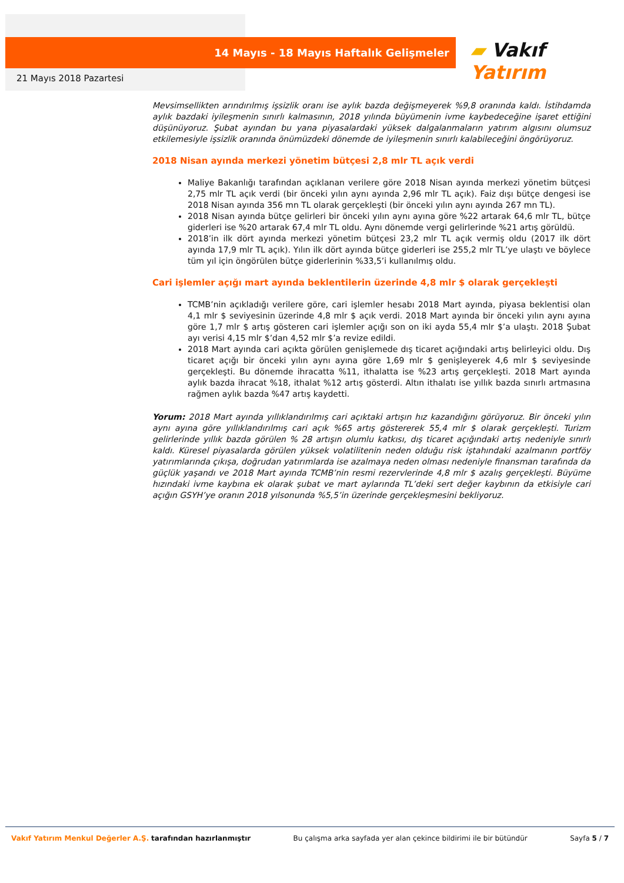14 Mayıs - 18 Mayıs Haftalık Gelişmeler ▰ Vakıf Yatırım
21 Mayıs 2018 Pazartesi
Mevsimsellikten arındırılmış işsizlik oranı ise aylık bazda değişmeyerek %9,8 oranında kaldı. İstihdamda aylık bazdaki iyileşmenin sınırlı kalmasının, 2018 yılında büyümenin ivme kaybedeceğine işaret ettiğini düşünüyoruz. Şubat ayından bu yana piyasalardaki yüksek dalgalanmaların yatırım algısını olumsuz etkilemesiyle işsizlik oranında önümüzdeki dönemde de iyileşmenin sınırlı kalabileceğini öngörüyoruz.
2018 Nisan ayında merkezi yönetim bütçesi 2,8 mlr TL açık verdi
Maliye Bakanlığı tarafından açıklanan verilere göre 2018 Nisan ayında merkezi yönetim bütçesi 2,75 mlr TL açık verdi (bir önceki yılın aynı ayında 2,96 mlr TL açık). Faiz dışı bütçe dengesi ise 2018 Nisan ayında 356 mn TL olarak gerçekleşti (bir önceki yılın aynı ayında 267 mn TL).
2018 Nisan ayında bütçe gelirleri bir önceki yılın aynı ayına göre %22 artarak 64,6 mlr TL, bütçe giderleri ise %20 artarak 67,4 mlr TL oldu. Aynı dönemde vergi gelirlerinde %21 artış görüldü.
2018’in ilk dört ayında merkezi yönetim bütçesi 23,2 mlr TL açık vermiş oldu (2017 ilk dört ayında 17,9 mlr TL açık). Yılın ilk dört ayında bütçe giderleri ise 255,2 mlr TL’ye ulaştı ve böylece tüm yıl için öngörülen bütçe giderlerinin %33,5’i kullanılmış oldu.
Cari işlemler açığı mart ayında beklentilerin üzerinde 4,8 mlr $ olarak gerçekleşti
TCMB’nin açıkladığı verilere göre, cari işlemler hesabı 2018 Mart ayında, piyasa beklentisi olan 4,1 mlr $ seviyesinin üzerinde 4,8 mlr $ açık verdi. 2018 Mart ayında bir önceki yılın aynı ayına göre 1,7 mlr $ artış gösteren cari işlemler açığı son on iki ayda 55,4 mlr $’a ulaştı. 2018 Şubat ayı verisi 4,15 mlr $’dan 4,52 mlr $’a revize edildi.
2018 Mart ayında cari açıkta görülen genişlemede dış ticaret açığındaki artış belirleyici oldu. Dış ticaret açığı bir önceki yılın aynı ayına göre 1,69 mlr $ genişleyerek 4,6 mlr $ seviyesinde gerçekleşti. Bu dönemde ihracatta %11, ithalatta ise %23 artış gerçekleşti. 2018 Mart ayında aylık bazda ihracat %18, ithalat %12 artış gösterdi. Altın ithalatı ise yıllık bazda sınırlı artmasına rağmen aylık bazda %47 artış kaydetti.
Yorum: 2018 Mart ayında yıllıklandırılmış cari açıktaki artışın hız kazandığını görüyoruz. Bir önceki yılın aynı ayına göre yıllıklandırılmış cari açık %65 artış göstererek 55,4 mlr $ olarak gerçekleşti. Turizm gelirlerinde yıllık bazda görülen % 28 artışın olumlu katkısı, dış ticaret açığındaki artış nedeniyle sınırlı kaldı. Küresel piyasalarda görülen yüksek volatilitenin neden olduğu risk iştahındaki azalmanın portföy yatırımlarında çıkışa, doğrudan yatırımlarda ise azalmaya neden olması nedeniyle finansman tarafında da güçlük yaşandı ve 2018 Mart ayında TCMB’nin resmi rezervlerinde 4,8 mlr $ azalış gerçekleşti. Büyüme hızındaki ivme kaybına ek olarak şubat ve mart aylarında TL’deki sert değer kaybının da etkisiyle cari açığın GSYH’ye oranın 2018 yılsonunda %5,5’in üzerinde gerçekleşmesini bekliyoruz.
Vakıf Yatırım Menkul Değerler A.Ş. tarafından hazırlanmıştır Bu çalışma arka sayfada yer alan çekince bildirimi ile bir bütündür Sayfa 5 / 7